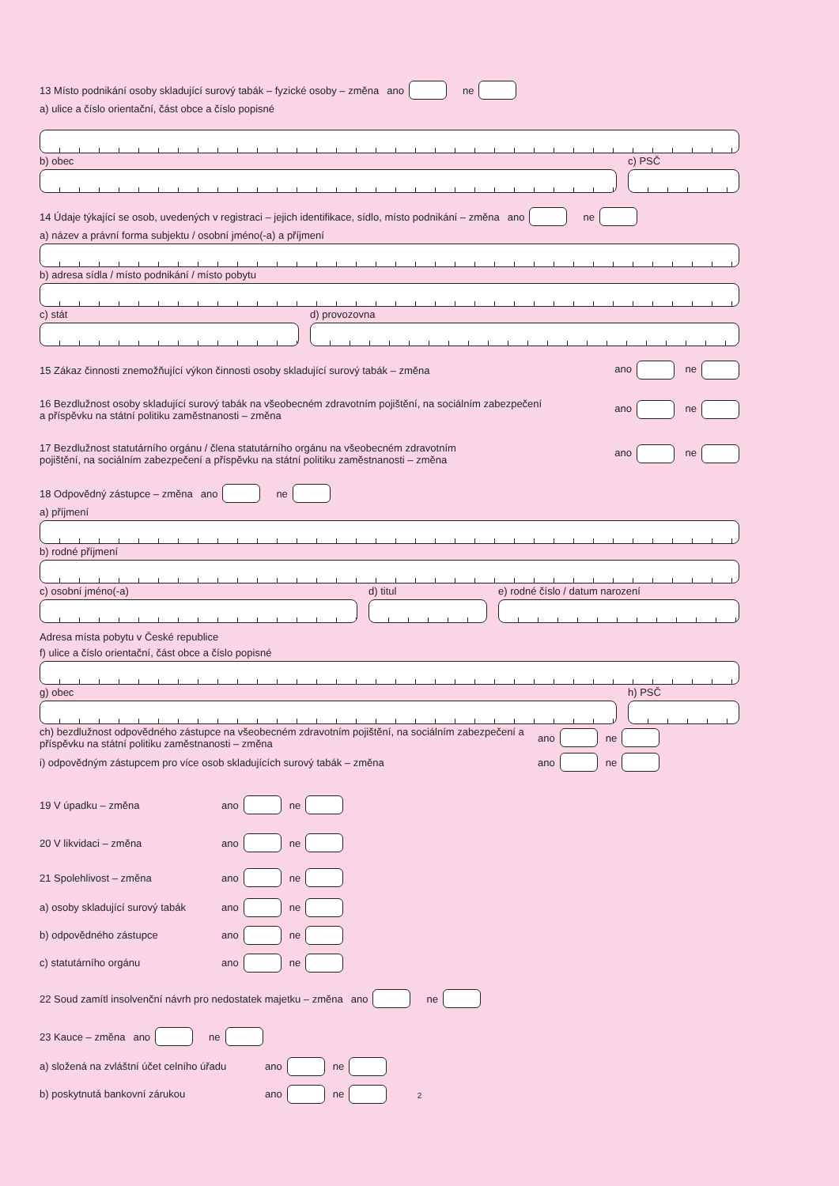13 Místo podnikání osoby skladující surový tabák – fyzické osoby – změna ano ne
a) ulice a číslo orientační, část obce a číslo popisné
b) obec c) PSČ
14 Údaje týkající se osob, uvedených v registraci – jejich identifikace, sídlo, místo podnikání – změna ano ne
a) název a právní forma subjektu / osobní jméno(-a) a příjmení
b) adresa sídla / místo podnikání / místo pobytu
c) stát d) provozovna
15 Zákaz činnosti znemožňující výkon činnosti osoby skladující surový tabák – změna ano ne
16 Bezdlužnost osoby skladující surový tabák na všeobecném zdravotním pojištění, na sociálním zabezpečení
a příspěvku na státní politiku zaměstnanosti – změna ano ne
17 Bezdlužnost statutárního orgánu / člena statutárního orgánu na všeobecném zdravotním
pojištění, na sociálním zabezpečení a příspěvku na státní politiku zaměstnanosti – změna ano ne
18 Odpovědný zástupce – změna ano ne
a) příjmení
b) rodné příjmení
c) osobní jméno(-a) d) titul e) rodné číslo / datum narození
Adresa místa pobytu v České republice
f) ulice a číslo orientační, část obce a číslo popisné
g) obec h) PSČ
ch) bezdlužnost odpovědného zástupce na všeobecném zdravotním pojištění, na sociálním zabezpečení a příspěvku na státní politiku zaměstnanosti – změna ano ne
i) odpovědným zástupcem pro více osob skladujících surový tabák – změna ano ne
19 V úpadku – změna ano ne
20 V likvidaci – změna ano ne
21 Spolehlivost – změna ano ne
a) osoby skladující surový tabák ano ne
b) odpovědného zástupce ano ne
c) statutárního orgánu ano ne
22 Soud zamítl insolvenční návrh pro nedostatek majetku – změna ano ne
23 Kauce – změna ano ne
a) složená na zvláštní účet celního úřadu ano ne
b) poskytnutá bankovní zárukou ano ne
2